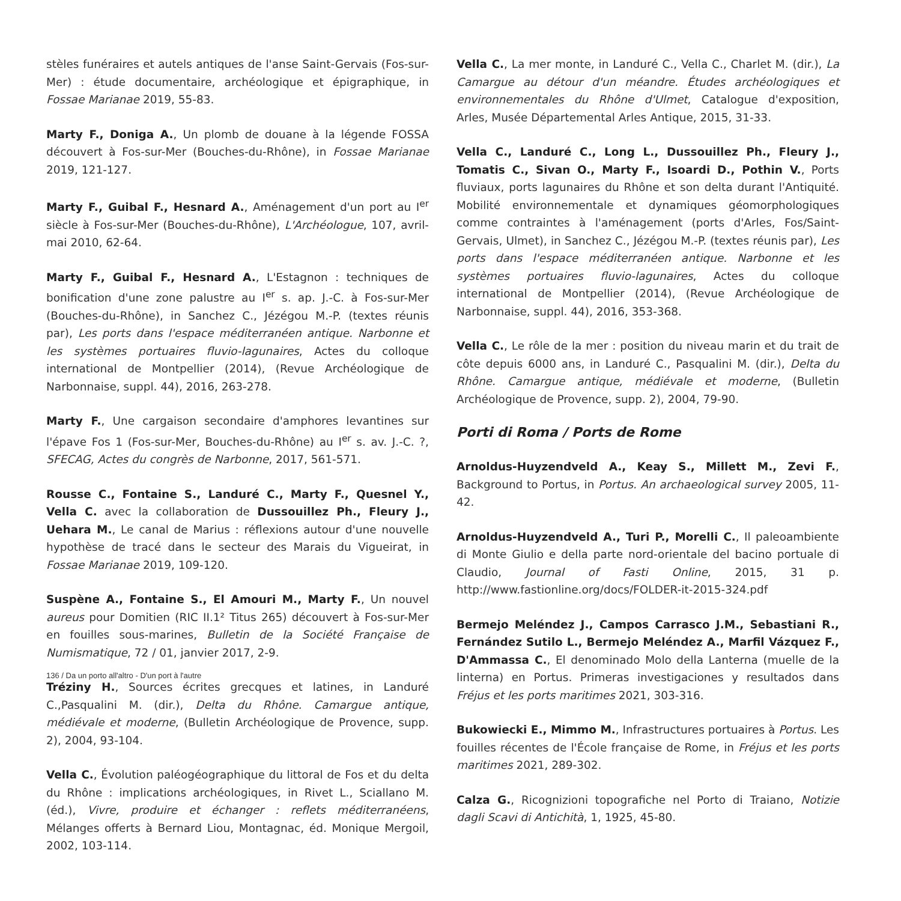stèles funéraires et autels antiques de l'anse Saint-Gervais (Fos-sur-Mer) : étude documentaire, archéologique et épigraphique, in Fossae Marianae 2019, 55-83.
Marty F., Doniga A., Un plomb de douane à la légende FOSSA découvert à Fos-sur-Mer (Bouches-du-Rhône), in Fossae Marianae 2019, 121-127.
Marty F., Guibal F., Hesnard A., Aménagement d'un port au I<sup>er</sup> siècle à Fos-sur-Mer (Bouches-du-Rhône), L'Archéologue, 107, avril-mai 2010, 62-64.
Marty F., Guibal F., Hesnard A., L'Estagnon : techniques de bonification d'une zone palustre au I<sup>er</sup> s. ap. J.-C. à Fos-sur-Mer (Bouches-du-Rhône), in Sanchez C., Jézégou M.-P. (textes réunis par), Les ports dans l'espace méditerranéen antique. Narbonne et les systèmes portuaires fluvio-lagunaires, Actes du colloque international de Montpellier (2014), (Revue Archéologique de Narbonnaise, suppl. 44), 2016, 263-278.
Marty F., Une cargaison secondaire d'amphores levantines sur l'épave Fos 1 (Fos-sur-Mer, Bouches-du-Rhône) au I<sup>er</sup> s. av. J.-C. ?, SFECAG, Actes du congrès de Narbonne, 2017, 561-571.
Rousse C., Fontaine S., Landuré C., Marty F., Quesnel Y., Vella C. avec la collaboration de Dussouillez Ph., Fleury J., Uehara M., Le canal de Marius : réflexions autour d'une nouvelle hypothèse de tracé dans le secteur des Marais du Vigueirat, in Fossae Marianae 2019, 109-120.
Suspène A., Fontaine S., El Amouri M., Marty F., Un nouvel aureus pour Domitien (RIC II.1² Titus 265) découvert à Fos-sur-Mer en fouilles sous-marines, Bulletin de la Société Française de Numismatique, 72 / 01, janvier 2017, 2-9.
Tréziny H., Sources écrites grecques et latines, in Landuré C.,Pasqualini M. (dir.), Delta du Rhône. Camargue antique, médiévale et moderne, (Bulletin Archéologique de Provence, supp. 2), 2004, 93-104.
Vella C., Évolution paléogéographique du littoral de Fos et du delta du Rhône : implications archéologiques, in Rivet L., Sciallano M. (éd.), Vivre, produire et échanger : reflets méditerranéens, Mélanges offerts à Bernard Liou, Montagnac, éd. Monique Mergoil, 2002, 103-114.
Vella C., La mer monte, in Landuré C., Vella C., Charlet M. (dir.), La Camargue au détour d'un méandre. Études archéologiques et environnementales du Rhône d'Ulmet, Catalogue d'exposition, Arles, Musée Départemental Arles Antique, 2015, 31-33.
Vella C., Landuré C., Long L., Dussouillez Ph., Fleury J., Tomatis C., Sivan O., Marty F., Isoardi D., Pothin V., Ports fluviaux, ports lagunaires du Rhône et son delta durant l'Antiquité. Mobilité environnementale et dynamiques géomorphologiques comme contraintes à l'aménagement (ports d'Arles, Fos/Saint-Gervais, Ulmet), in Sanchez C., Jézégou M.-P. (textes réunis par), Les ports dans l'espace méditerranéen antique. Narbonne et les systèmes portuaires fluvio-lagunaires, Actes du colloque international de Montpellier (2014), (Revue Archéologique de Narbonnaise, suppl. 44), 2016, 353-368.
Vella C., Le rôle de la mer : position du niveau marin et du trait de côte depuis 6000 ans, in Landuré C., Pasqualini M. (dir.), Delta du Rhône. Camargue antique, médiévale et moderne, (Bulletin Archéologique de Provence, supp. 2), 2004, 79-90.
Porti di Roma / Ports de Rome
Arnoldus-Huyzendveld A., Keay S., Millett M., Zevi F., Background to Portus, in Portus. An archaeological survey 2005, 11-42.
Arnoldus-Huyzendveld A., Turi P., Morelli C., Il paleoambiente di Monte Giulio e della parte nord-orientale del bacino portuale di Claudio, Journal of Fasti Online, 2015, 31 p. http://www.fastionline.org/docs/FOLDER-it-2015-324.pdf
Bermejo Meléndez J., Campos Carrasco J.M., Sebastiani R., Fernández Sutilo L., Bermejo Meléndez A., Marfil Vázquez F., D'Ammassa C., El denominado Molo della Lanterna (muelle de la linterna) en Portus. Primeras investigaciones y resultados dans Fréjus et les ports maritimes 2021, 303-316.
Bukowiecki E., Mimmo M., Infrastructures portuaires à Portus. Les fouilles récentes de l'École française de Rome, in Fréjus et les ports maritimes 2021, 289-302.
Calza G., Ricognizioni topografiche nel Porto di Traiano, Notizie dagli Scavi di Antichità, 1, 1925, 45-80.
136 / Da un porto all'altro - D'un port à l'autre